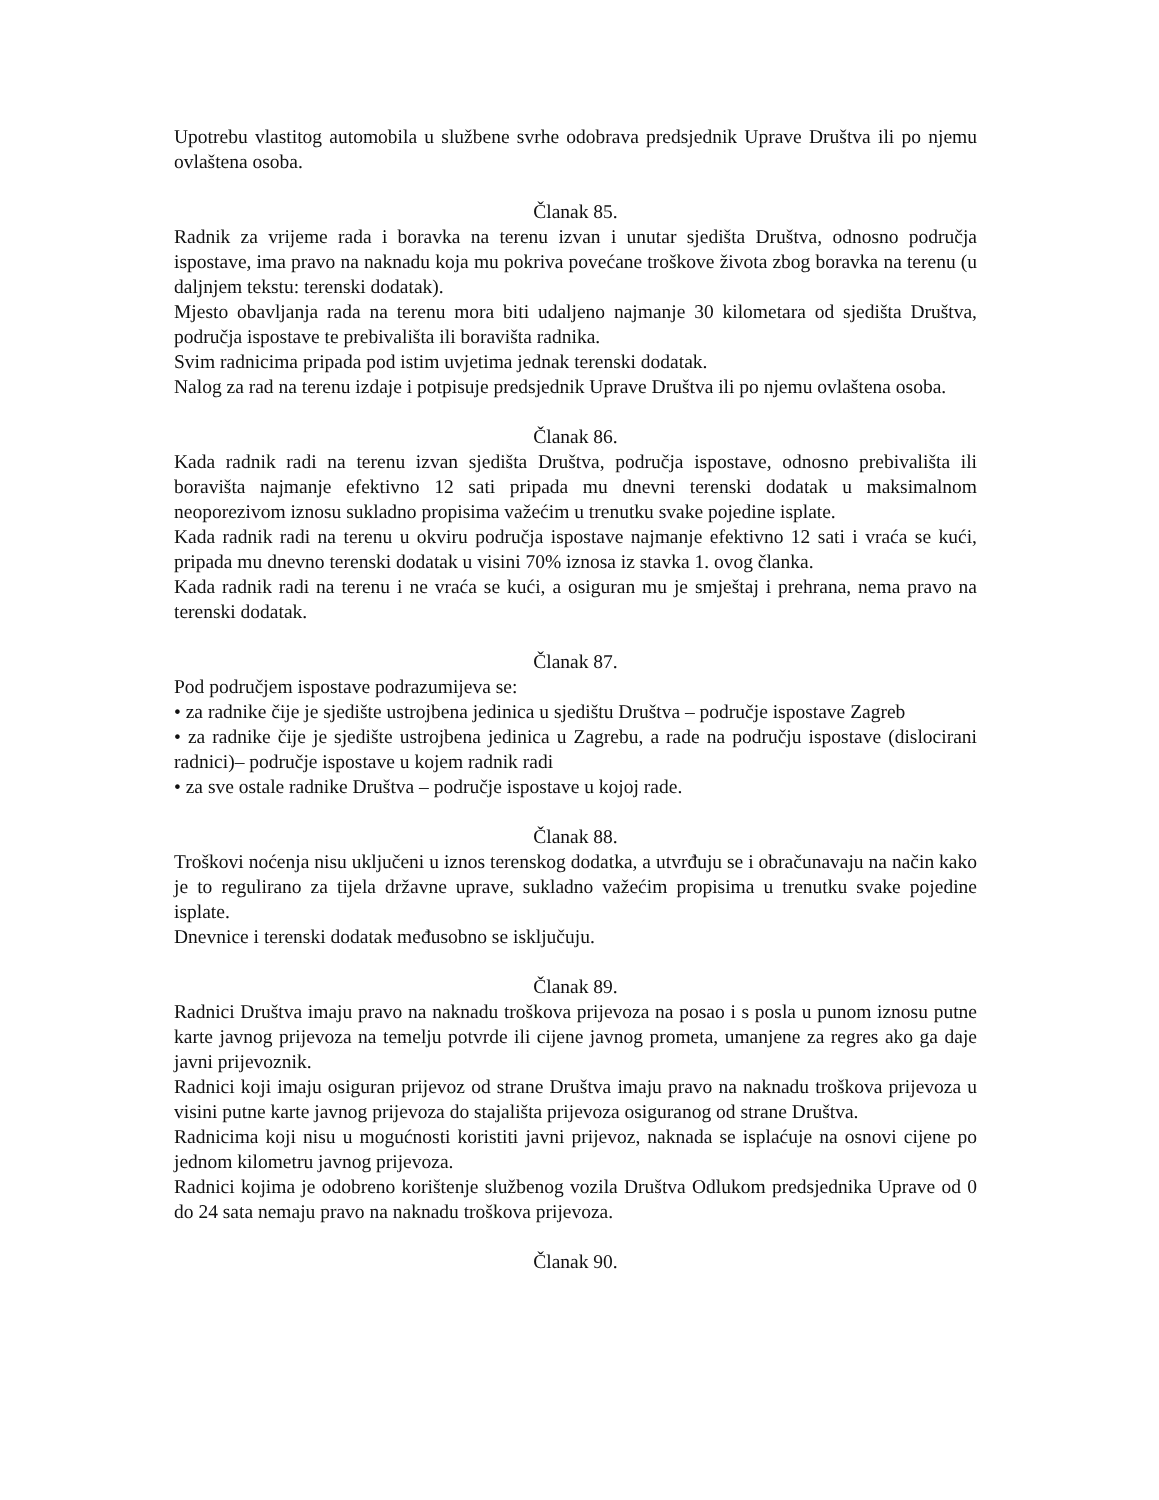Upotrebu vlastitog automobila u službene svrhe odobrava predsjednik Uprave Društva ili po njemu ovlaštena osoba.
Članak 85.
Radnik za vrijeme rada i boravka na terenu izvan i unutar sjedišta Društva, odnosno područja ispostave, ima pravo na naknadu koja mu pokriva povećane troškove života zbog boravka na terenu (u daljnjem tekstu: terenski dodatak).
Mjesto obavljanja rada na terenu mora biti udaljeno najmanje 30 kilometara od sjedišta Društva, područja ispostave te prebivališta ili boravišta radnika.
Svim radnicima pripada pod istim uvjetima jednak terenski dodatak.
Nalog za rad na terenu izdaje i potpisuje predsjednik Uprave Društva ili po njemu ovlaštena osoba.
Članak 86.
Kada radnik radi na terenu izvan sjedišta Društva, područja ispostave, odnosno prebivališta ili boravišta najmanje efektivno 12 sati pripada mu dnevni terenski dodatak u maksimalnom neoporezivom iznosu sukladno propisima važećim u trenutku svake pojedine isplate.
Kada radnik radi na terenu u okviru područja ispostave najmanje efektivno 12 sati i vraća se kući, pripada mu dnevno terenski dodatak u visini 70% iznosa iz stavka 1. ovog članka.
Kada radnik radi na terenu i ne vraća se kući, a osiguran mu je smještaj i prehrana, nema pravo na terenski dodatak.
Članak 87.
Pod područjem ispostave podrazumijeva se:
• za radnike čije je sjedište ustrojbena jedinica u sjedištu Društva – područje ispostave Zagreb
• za radnike čije je sjedište ustrojbena jedinica u Zagrebu, a rade na području ispostave (dislocirani radnici)– područje ispostave u kojem radnik radi
• za sve ostale radnike Društva – područje ispostave u kojoj rade.
Članak 88.
Troškovi noćenja nisu uključeni u iznos terenskog dodatka, a utvrđuju se i obračunavaju na način kako je to regulirano za tijela državne uprave, sukladno važećim propisima u trenutku svake pojedine isplate.
Dnevnice i terenski dodatak međusobno se isključuju.
Članak 89.
Radnici Društva imaju pravo na naknadu troškova prijevoza na posao i s posla u punom iznosu putne karte javnog prijevoza na temelju potvrde ili cijene javnog prometa, umanjene za regres ako ga daje javni prijevoznik.
Radnici koji imaju osiguran prijevoz od strane Društva imaju pravo na naknadu troškova prijevoza u visini putne karte javnog prijevoza do stajališta prijevoza osiguranog od strane Društva.
Radnicima koji nisu u mogućnosti koristiti javni prijevoz, naknada se isplaćuje na osnovi cijene po jednom kilometru javnog prijevoza.
Radnici kojima je odobreno korištenje službenog vozila Društva Odlukom predsjednika Uprave od 0 do 24 sata nemaju pravo na naknadu troškova prijevoza.
Članak 90.